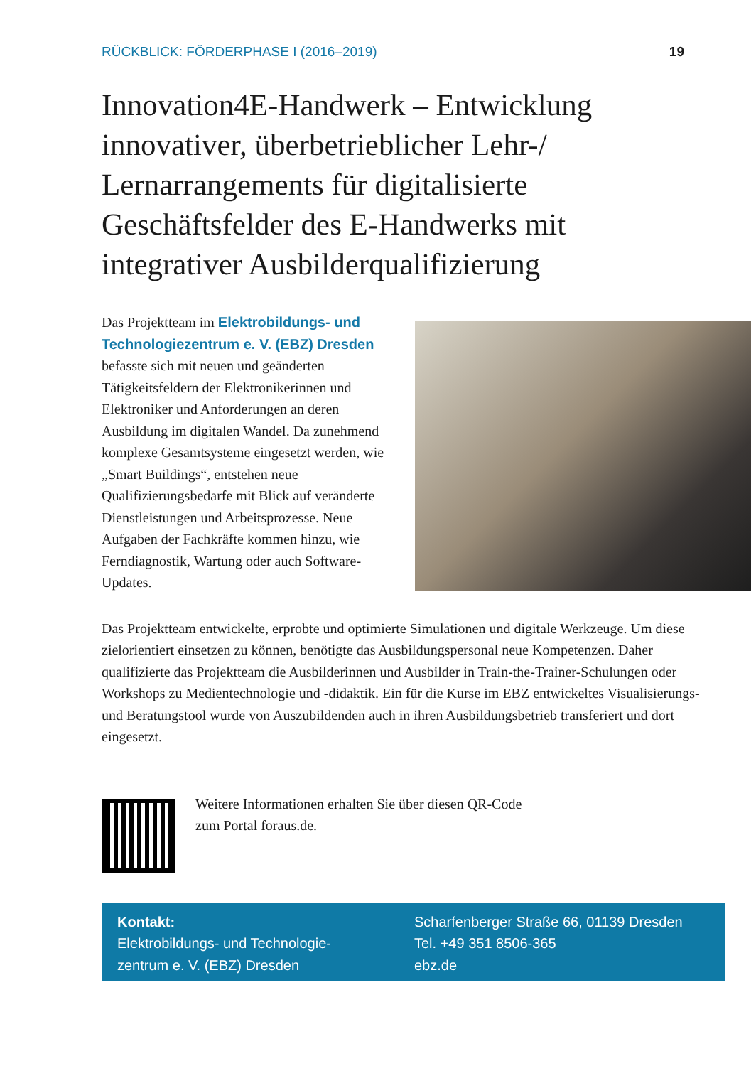RÜCKBLICK: FÖRDERPHASE I (2016–2019) 19
Innovation4E-Handwerk – Entwicklung innovativer, überbetrieblicher Lehr-/ Lernarrangements für digitalisierte Geschäftsfelder des E-Handwerks mit integrativer Ausbilderqualifizierung
Das Projektteam im Elektrobildungs- und Technologiezentrum e. V. (EBZ) Dresden befasste sich mit neuen und geänderten Tätigkeitsfeldern der Elektronikerinnen und Elektroniker und Anforderungen an deren Ausbildung im digitalen Wandel. Da zunehmend komplexe Gesamtsysteme eingesetzt werden, wie „Smart Buildings“, entstehen neue Qualifizierungsbedarfe mit Blick auf veränderte Dienstleistungen und Arbeitsprozesse. Neue Aufgaben der Fach­kräfte kommen hinzu, wie Ferndiagnostik, Wartung oder auch Software-Updates.
Das Projektteam entwickelte, erprobte und optimierte Simulationen und digitale Werkzeuge. Um diese zielorientiert einsetzen zu können, benötigte das Ausbildungs­personal neue Kompetenzen. Daher qualifizierte das Projektteam die Ausbilderinnen und Ausbilder in Train-the-Trainer-Schulungen oder Workshops zu Medientechno­logie und -didaktik. Ein für die Kurse im EBZ entwickeltes Visualisierungs- und Bera­tungstool wurde von Auszubildenden auch in ihren Ausbildungsbetrieb transferiert und dort eingesetzt.
Weitere Informationen erhalten Sie über diesen QR-Code
zum Portal foraus.de.
Kontakt:
Elektrobildungs- und Technologie-
zentrum e. V. (EBZ) Dresden
Scharfenberger Straße 66, 01139 Dresden
Tel. +49 351 8506-365
ebz.de